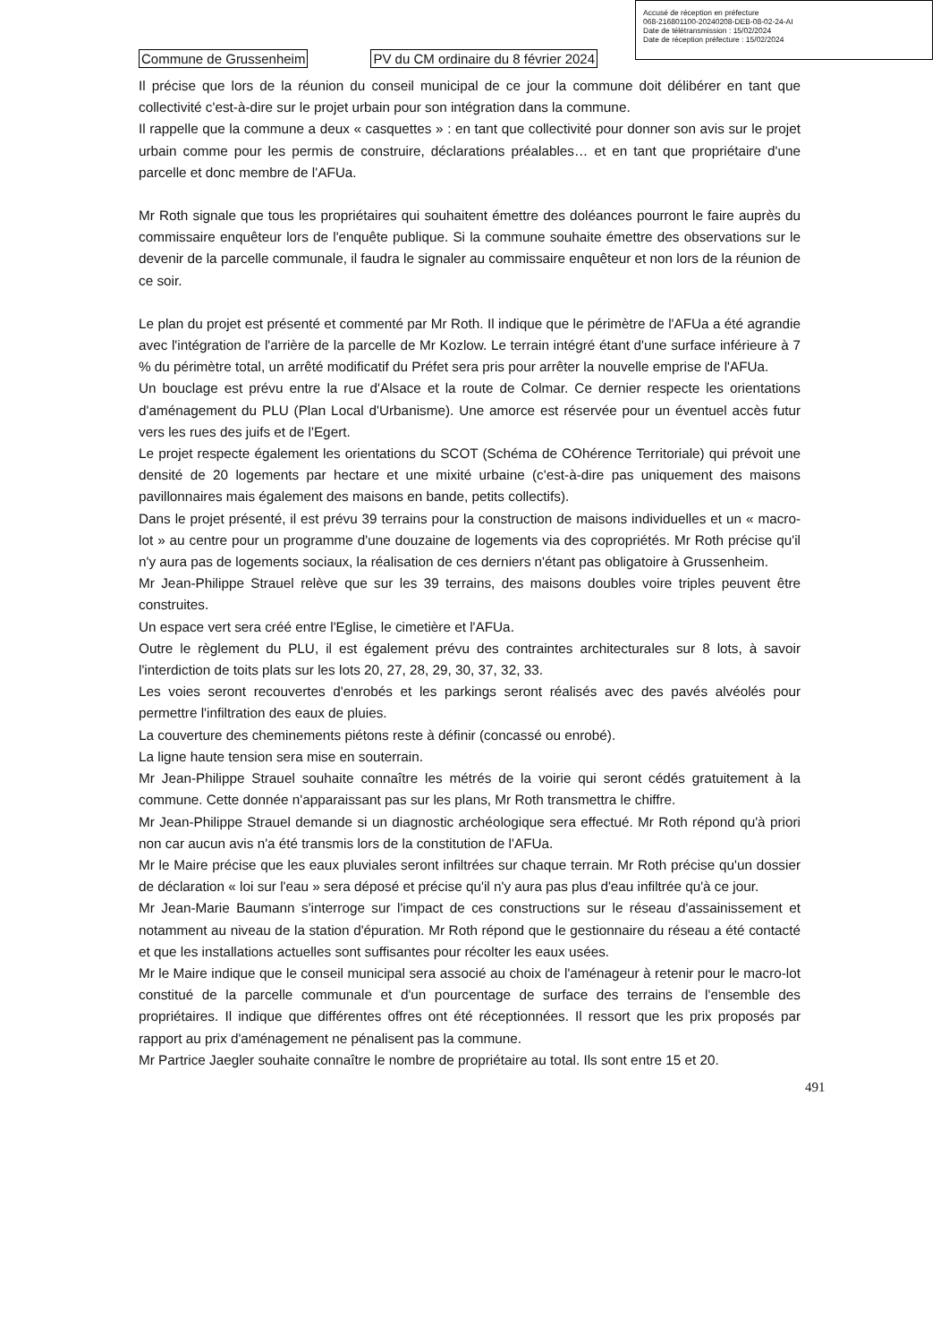Accusé de réception en préfecture
068-216801100-20240208-DEB-08-02-24-AI
Date de télétransmission : 15/02/2024
Date de réception préfecture : 15/02/2024
Commune de Grussenheim PV du CM ordinaire du 8 février 2024
Il précise que lors de la réunion du conseil municipal de ce jour la commune doit délibérer en tant que collectivité c'est-à-dire sur le projet urbain pour son intégration dans la commune.
Il rappelle que la commune a deux « casquettes » : en tant que collectivité pour donner son avis sur le projet urbain comme pour les permis de construire, déclarations préalables… et en tant que propriétaire d'une parcelle et donc membre de l'AFUa.
Mr Roth signale que tous les propriétaires qui souhaitent émettre des doléances pourront le faire auprès du commissaire enquêteur lors de l'enquête publique. Si la commune souhaite émettre des observations sur le devenir de la parcelle communale, il faudra le signaler au commissaire enquêteur et non lors de la réunion de ce soir.
Le plan du projet est présenté et commenté par Mr Roth. Il indique que le périmètre de l'AFUa a été agrandie avec l'intégration de l'arrière de la parcelle de Mr Kozlow. Le terrain intégré étant d'une surface inférieure à 7 % du périmètre total, un arrêté modificatif du Préfet sera pris pour arrêter la nouvelle emprise de l'AFUa.
Un bouclage est prévu entre la rue d'Alsace et la route de Colmar. Ce dernier respecte les orientations d'aménagement du PLU (Plan Local d'Urbanisme). Une amorce est réservée pour un éventuel accès futur vers les rues des juifs et de l'Egert.
Le projet respecte également les orientations du SCOT (Schéma de COhérence Territoriale) qui prévoit une densité de 20 logements par hectare et une mixité urbaine (c'est-à-dire pas uniquement des maisons pavillonnaires mais également des maisons en bande, petits collectifs).
Dans le projet présenté, il est prévu 39 terrains pour la construction de maisons individuelles et un « macro-lot » au centre pour un programme d'une douzaine de logements via des copropriétés. Mr Roth précise qu'il n'y aura pas de logements sociaux, la réalisation de ces derniers n'étant pas obligatoire à Grussenheim.
Mr Jean-Philippe Strauel relève que sur les 39 terrains, des maisons doubles voire triples peuvent être construites.
Un espace vert sera créé entre l'Eglise, le cimetière et l'AFUa.
Outre le règlement du PLU, il est également prévu des contraintes architecturales sur 8 lots, à savoir l'interdiction de toits plats sur les lots 20, 27, 28, 29, 30, 37, 32, 33.
Les voies seront recouvertes d'enrobés et les parkings seront réalisés avec des pavés alvéolés pour permettre l'infiltration des eaux de pluies.
La couverture des cheminements piétons reste à définir (concassé ou enrobé).
La ligne haute tension sera mise en souterrain.
Mr Jean-Philippe Strauel souhaite connaître les métrés de la voirie qui seront cédés gratuitement à la commune. Cette donnée n'apparaissant pas sur les plans, Mr Roth transmettra le chiffre.
Mr Jean-Philippe Strauel demande si un diagnostic archéologique sera effectué. Mr Roth répond qu'à priori non car aucun avis n'a été transmis lors de la constitution de l'AFUa.
Mr le Maire précise que les eaux pluviales seront infiltrées sur chaque terrain. Mr Roth précise qu'un dossier de déclaration « loi sur l'eau » sera déposé et précise qu'il n'y aura pas plus d'eau infiltrée qu'à ce jour.
Mr Jean-Marie Baumann s'interroge sur l'impact de ces constructions sur le réseau d'assainissement et notamment au niveau de la station d'épuration. Mr Roth répond que le gestionnaire du réseau a été contacté et que les installations actuelles sont suffisantes pour récolter les eaux usées.
Mr le Maire indique que le conseil municipal sera associé au choix de l'aménageur à retenir pour le macro-lot constitué de la parcelle communale et d'un pourcentage de surface des terrains de l'ensemble des propriétaires. Il indique que différentes offres ont été réceptionnées. Il ressort que les prix proposés par rapport au prix d'aménagement ne pénalisent pas la commune.
Mr Partrice Jaegler souhaite connaître le nombre de propriétaire au total. Ils sont entre 15 et 20.
491